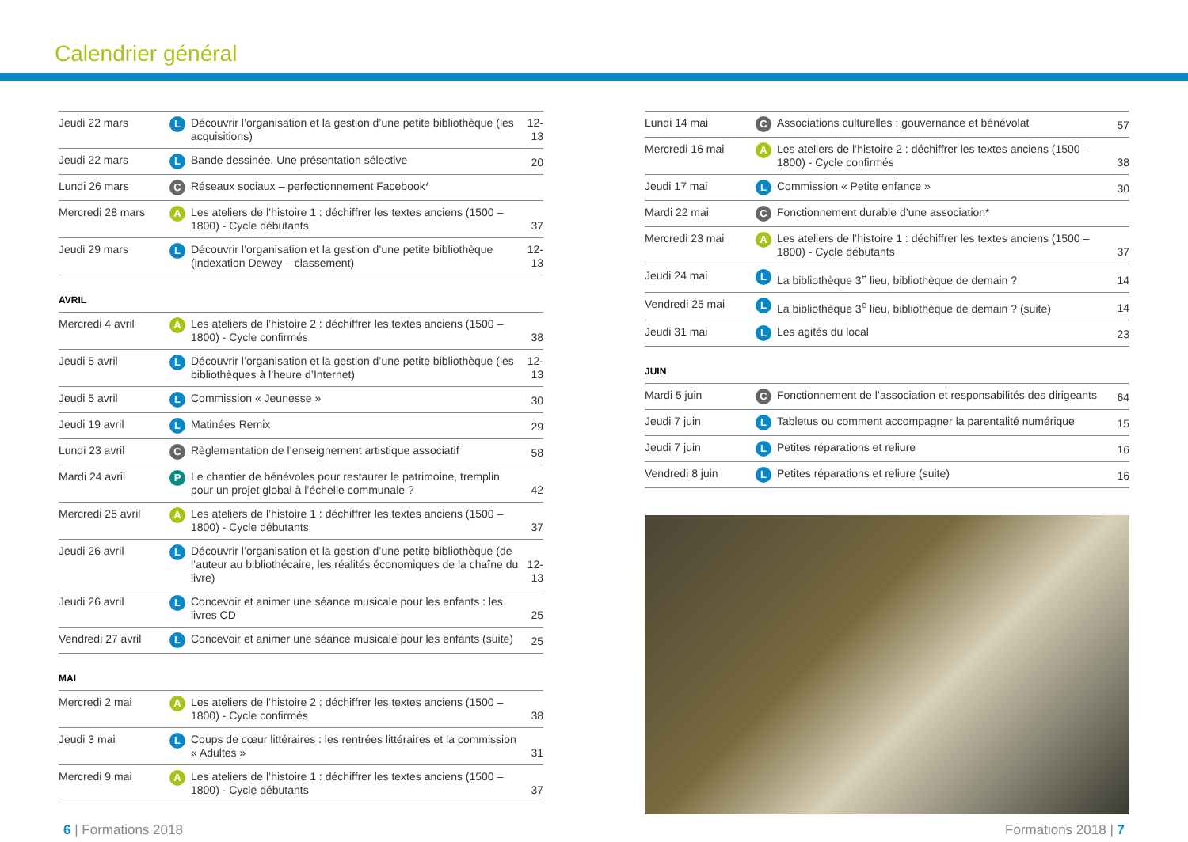Calendrier général
| Jeudi 22 mars | L | Découvrir l’organisation et la gestion d’une petite bibliothèque (les acquisitions) | 12-13 |
| Jeudi 22 mars | L | Bande dessinée. Une présentation sélective | 20 |
| Lundi 26 mars | C | Réseaux sociaux – perfectionnement Facebook* | |
| Mercredi 28 mars | A | Les ateliers de l’histoire 1 : déchiffrer les textes anciens (1500 – 1800) - Cycle débutants | 37 |
| Jeudi 29 mars | L | Découvrir l’organisation et la gestion d’une petite bibliothèque (indexation Dewey – classement) | 12-13 |
AVRIL
| Mercredi 4 avril | A | Les ateliers de l’histoire 2 : déchiffrer les textes anciens (1500 – 1800) - Cycle confirmés | 38 |
| Jeudi 5 avril | L | Découvrir l’organisation et la gestion d’une petite bibliothèque (les bibliothèques à l’heure d’Internet) | 12-13 |
| Jeudi 5 avril | L | Commission « Jeunesse » | 30 |
| Jeudi 19 avril | L | Matinées Remix | 29 |
| Lundi 23 avril | C | Règlementation de l’enseignement artistique associatif | 58 |
| Mardi 24 avril | P | Le chantier de bénévoles pour restaurer le patrimoine, tremplin pour un projet global à l’échelle communale ? | 42 |
| Mercredi 25 avril | A | Les ateliers de l’histoire 1 : déchiffrer les textes anciens (1500 – 1800) - Cycle débutants | 37 |
| Jeudi 26 avril | L | Découvrir l’organisation et la gestion d’une petite bibliothèque (de l’auteur au bibliothécaire, les réalités économiques de la chaîne du livre) | 12-13 |
| Jeudi 26 avril | L | Concevoir et animer une séance musicale pour les enfants : les livres CD | 25 |
| Vendredi 27 avril | L | Concevoir et animer une séance musicale pour les enfants (suite) | 25 |
MAI
| Mercredi 2 mai | A | Les ateliers de l’histoire 2 : déchiffrer les textes anciens (1500 – 1800) - Cycle confirmés | 38 |
| Jeudi 3 mai | L | Coups de cœur littéraires : les rentrées littéraires et la commission « Adultes » | 31 |
| Mercredi 9 mai | A | Les ateliers de l’histoire 1 : déchiffrer les textes anciens (1500 – 1800) - Cycle débutants | 37 |
| Lundi 14 mai | C | Associations culturelles : gouvernance et bénévolat | 57 |
| Mercredi 16 mai | A | Les ateliers de l’histoire 2 : déchiffrer les textes anciens (1500 – 1800) - Cycle confirmés | 38 |
| Jeudi 17 mai | L | Commission « Petite enfance » | 30 |
| Mardi 22 mai | C | Fonctionnement durable d’une association* | |
| Mercredi 23 mai | A | Les ateliers de l’histoire 1 : déchiffrer les textes anciens (1500 – 1800) - Cycle débutants | 37 |
| Jeudi 24 mai | L | La bibliothèque 3<sup>e</sup> lieu, bibliothèque de demain ? | 14 |
| Vendredi 25 mai | L | La bibliothèque 3<sup>e</sup> lieu, bibliothèque de demain ? (suite) | 14 |
| Jeudi 31 mai | L | Les agités du local | 23 |
JUIN
| Mardi 5 juin | C | Fonctionnement de l’association et responsabilités des dirigeants | 64 |
| Jeudi 7 juin | L | Tabletus ou comment accompagner la parentalité numérique | 15 |
| Jeudi 7 juin | L | Petites réparations et reliure | 16 |
| Vendredi 8 juin | L | Petites réparations et reliure (suite) | 16 |
6 | Formations 2018 Formations 2018 | 7